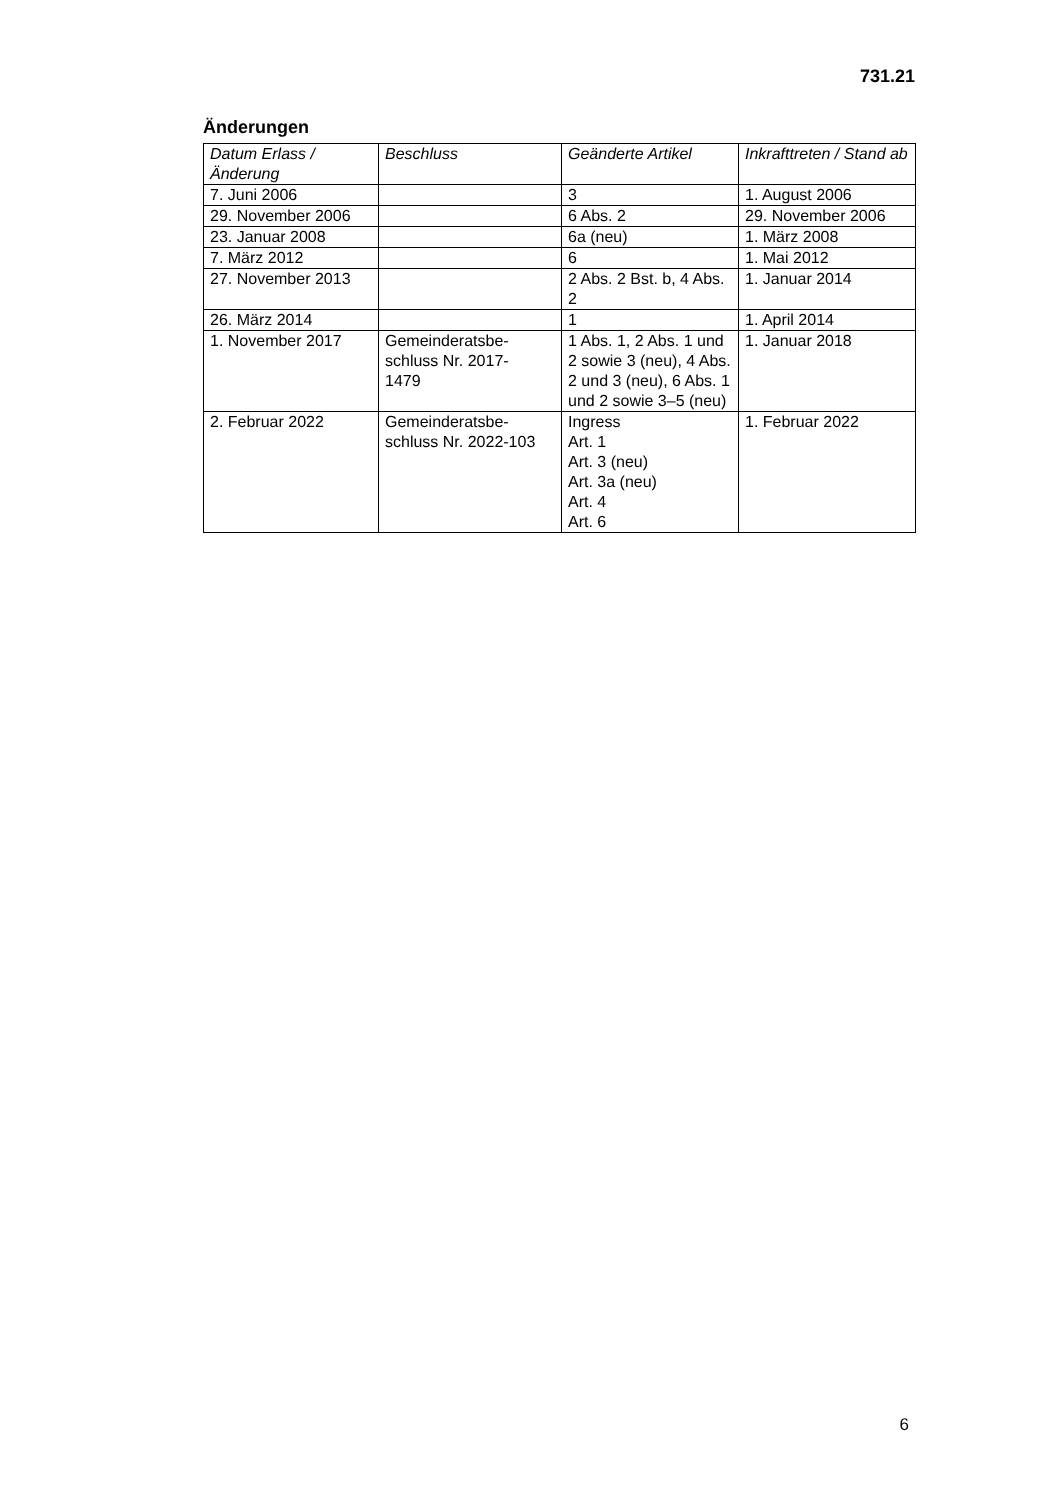731.21
Änderungen
| Datum Erlass / Änderung | Beschluss | Geänderte Artikel | Inkrafttreten / Stand ab |
| --- | --- | --- | --- |
| 7. Juni 2006 | | 3 | 1. August 2006 |
| 29. November 2006 | | 6 Abs. 2 | 29. November 2006 |
| 23. Januar 2008 | | 6a (neu) | 1. März 2008 |
| 7. März 2012 | | 6 | 1. Mai 2012 |
| 27. November 2013 | | 2 Abs. 2 Bst. b, 4 Abs. 2 | 1. Januar 2014 |
| 26. März 2014 | | 1 | 1. April 2014 |
| 1. November 2017 | Gemeinderatsbe- schluss Nr. 2017- 1479 | 1 Abs. 1, 2 Abs. 1 und 2 sowie 3 (neu), 4 Abs. 2 und 3 (neu), 6 Abs. 1 und 2 sowie 3–5 (neu) | 1. Januar 2018 |
| 2. Februar 2022 | Gemeinderatsbe- schluss Nr. 2022-103 | Ingress Art. 1 Art. 3 (neu) Art. 3a (neu) Art. 4 Art. 6 | 1. Februar 2022 |
6